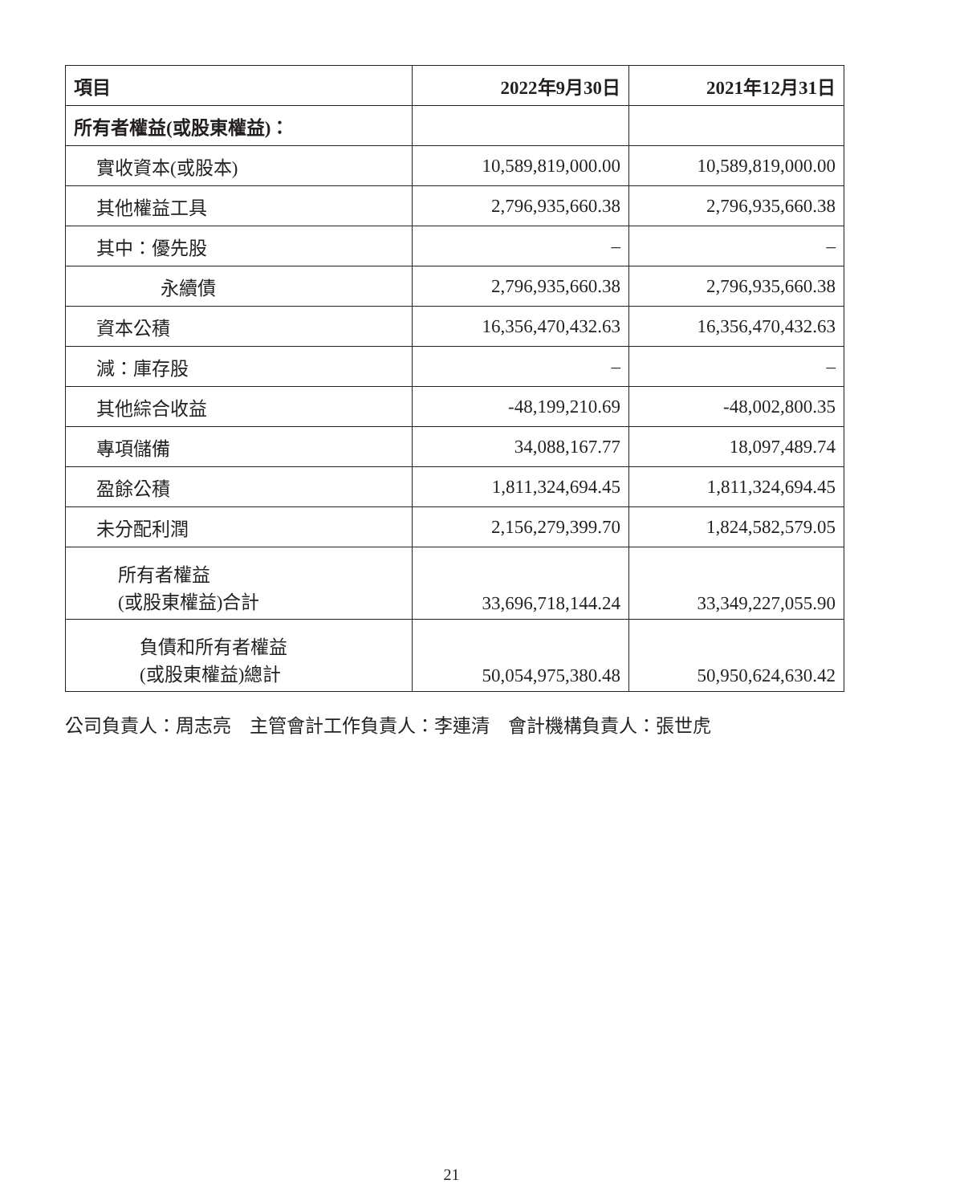| 項目 | 2022年9月30日 | 2021年12月31日 |
| --- | --- | --- |
| 所有者權益(或股東權益)： | | |
| 實收資本(或股本) | 10,589,819,000.00 | 10,589,819,000.00 |
| 其他權益工具 | 2,796,935,660.38 | 2,796,935,660.38 |
| 其中：優先股 | – | – |
| 永續債 | 2,796,935,660.38 | 2,796,935,660.38 |
| 資本公積 | 16,356,470,432.63 | 16,356,470,432.63 |
| 減：庫存股 | – | – |
| 其他綜合收益 | -48,199,210.69 | -48,002,800.35 |
| 專項儲備 | 34,088,167.77 | 18,097,489.74 |
| 盈餘公積 | 1,811,324,694.45 | 1,811,324,694.45 |
| 未分配利潤 | 2,156,279,399.70 | 1,824,582,579.05 |
| 所有者權益 (或股東權益)合計 | 33,696,718,144.24 | 33,349,227,055.90 |
| 負債和所有者權益 (或股東權益)總計 | 50,054,975,380.48 | 50,950,624,630.42 |
公司負責人：周志亮　主管會計工作負責人：李連清　會計機構負責人：張世虎
21